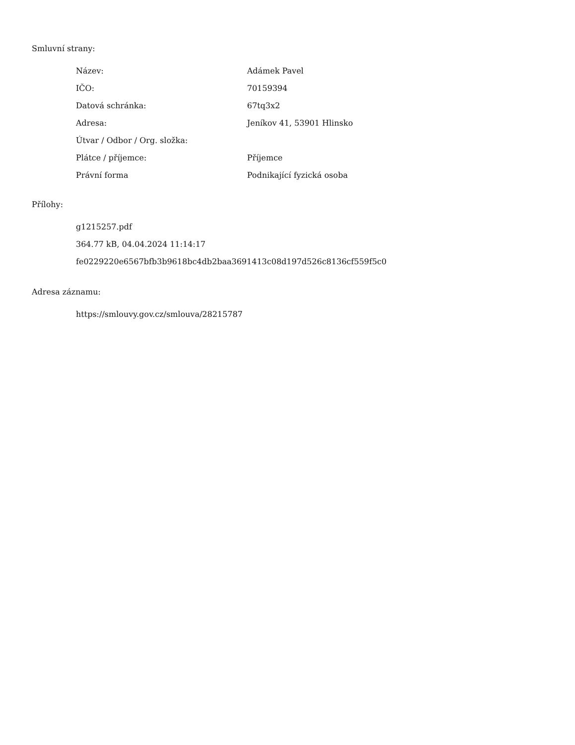Smluvní strany:
| Název: | Adámek Pavel |
| IČO: | 70159394 |
| Datová schránka: | 67tq3x2 |
| Adresa: | Jeníkov 41, 53901 Hlinsko |
| Útvar / Odbor / Org. složka: | |
| Plátce / příjemce: | Příjemce |
| Právní forma | Podnikající fyzická osoba |
Přílohy:
g1215257.pdf
364.77 kB, 04.04.2024 11:14:17
fe0229220e6567bfb3b9618bc4db2baa3691413c08d197d526c8136cf559f5c0
Adresa záznamu:
https://smlouvy.gov.cz/smlouva/28215787